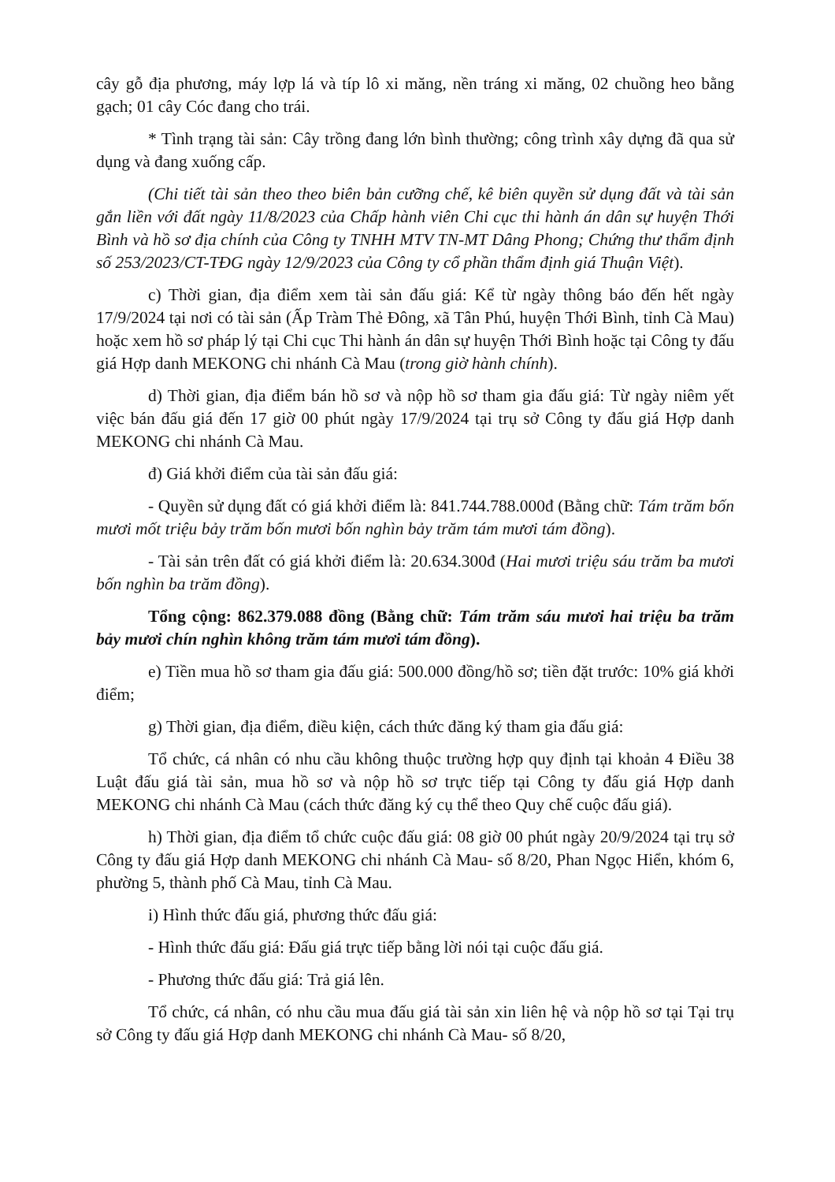cây gỗ địa phương, máy lợp lá và típ lô xi măng, nền tráng xi măng, 02 chuồng heo bằng gạch; 01 cây Cóc đang cho trái.
* Tình trạng tài sản: Cây trồng đang lớn bình thường; công trình xây dựng đã qua sử dụng và đang xuống cấp.
(Chi tiết tài sản theo theo biên bản cưỡng chế, kê biên quyền sử dụng đất và tài sản gắn liền với đất ngày 11/8/2023 của Chấp hành viên Chi cục thi hành án dân sự huyện Thới Bình và hồ sơ địa chính của Công ty TNHH MTV TN-MT Dâng Phong; Chứng thư thẩm định số 253/2023/CT-TĐG ngày 12/9/2023 của Công ty cổ phần thẩm định giá Thuận Việt).
c) Thời gian, địa điểm xem tài sản đấu giá: Kể từ ngày thông báo đến hết ngày 17/9/2024 tại nơi có tài sản (Ấp Tràm Thẻ Đông, xã Tân Phú, huyện Thới Bình, tỉnh Cà Mau) hoặc xem hồ sơ pháp lý tại Chi cục Thi hành án dân sự huyện Thới Bình hoặc tại Công ty đấu giá Hợp danh MEKONG chi nhánh Cà Mau (trong giờ hành chính).
d) Thời gian, địa điểm bán hồ sơ và nộp hồ sơ tham gia đấu giá: Từ ngày niêm yết việc bán đấu giá đến 17 giờ 00 phút ngày 17/9/2024 tại trụ sở Công ty đấu giá Hợp danh MEKONG chi nhánh Cà Mau.
đ) Giá khởi điểm của tài sản đấu giá:
- Quyền sử dụng đất có giá khởi điểm là: 841.744.788.000đ (Bằng chữ: Tám trăm bốn mươi mốt triệu bảy trăm bốn mươi bốn nghìn bảy trăm tám mươi tám đồng).
- Tài sản trên đất có giá khởi điểm là: 20.634.300đ (Hai mươi triệu sáu trăm ba mươi bốn nghìn ba trăm đồng).
Tổng cộng: 862.379.088 đồng (Bằng chữ: Tám trăm sáu mươi hai triệu ba trăm bảy mươi chín nghìn không trăm tám mươi tám đồng).
e) Tiền mua hồ sơ tham gia đấu giá: 500.000 đồng/hồ sơ; tiền đặt trước: 10% giá khởi điểm;
g) Thời gian, địa điểm, điều kiện, cách thức đăng ký tham gia đấu giá:
Tổ chức, cá nhân có nhu cầu không thuộc trường hợp quy định tại khoản 4 Điều 38 Luật đấu giá tài sản, mua hồ sơ và nộp hồ sơ trực tiếp tại Công ty đấu giá Hợp danh MEKONG chi nhánh Cà Mau (cách thức đăng ký cụ thể theo Quy chế cuộc đấu giá).
h) Thời gian, địa điểm tổ chức cuộc đấu giá: 08 giờ 00 phút ngày 20/9/2024 tại trụ sở Công ty đấu giá Hợp danh MEKONG chi nhánh Cà Mau- số 8/20, Phan Ngọc Hiển, khóm 6, phường 5, thành phố Cà Mau, tỉnh Cà Mau.
i) Hình thức đấu giá, phương thức đấu giá:
- Hình thức đấu giá: Đấu giá trực tiếp bằng lời nói tại cuộc đấu giá.
- Phương thức đấu giá: Trả giá lên.
Tổ chức, cá nhân, có nhu cầu mua đấu giá tài sản xin liên hệ và nộp hồ sơ tại Tại trụ sở Công ty đấu giá Hợp danh MEKONG chi nhánh Cà Mau- số 8/20,